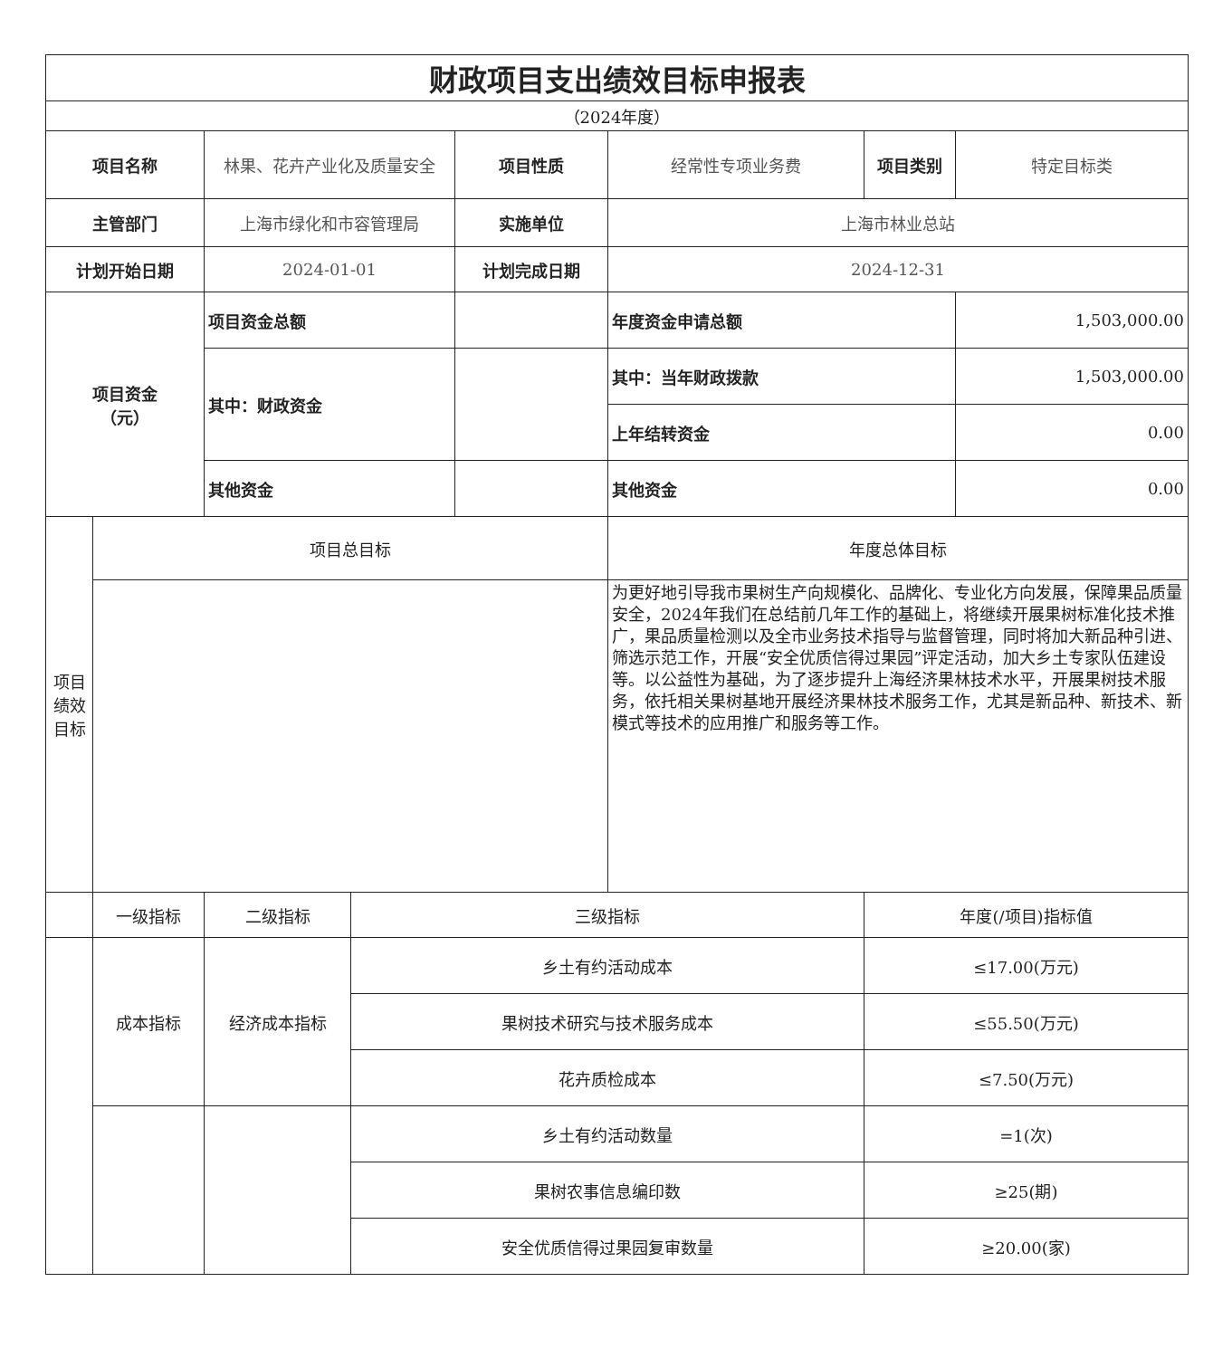| 财政项目支出绩效目标申报表 | | | | | | | |
| （2024年度） | | | | | | | |
| 项目名称 | | 林果、花卉产业化及质量安全 | | 项目性质 | 经常性专项业务费 | 项目类别 | 特定目标类 |
| 主管部门 | | 上海市绿化和市容管理局 | | 实施单位 | 上海市林业总站 | | |
| 计划开始日期 | | 2024-01-01 | | 计划完成日期 | 2024-12-31 | | |
| 项目资金 （元） | | 项目资金总额 | | | 年度资金申请总额 | | 1,503,000.00 |
| | | 其中：财政资金 | | | 其中：当年财政拨款 | | 1,503,000.00 |
| | | | | | 上年结转资金 | | 0.00 |
| | | 其他资金 | | | 其他资金 | | 0.00 |
| 项目 绩效 目标 | 项目总目标 | | | | 年度总体目标 | | |
| | | | | | 为更好地引导我市果树生产向规模化、品牌化、专业化方向发展，保障果品质量安全，2024年我们在总结前几年工作的基础上，将继续开展果树标准化技术推广，果品质量检测以及全市业务技术指导与监督管理，同时将加大新品种引进、筛选示范工作，开展“安全优质信得过果园”评定活动，加大乡土专家队伍建设等。以公益性为基础，为了逐步提升上海经济果林技术水平，开展果树技术服务，依托相关果树基地开展经济果林技术服务工作，尤其是新品种、新技术、新模式等技术的应用推广和服务等工作。 | | |
| | 一级指标 | 二级指标 | 三级指标 | | | 年度(/项目)指标值 | |
| | 成本指标 | 经济成本指标 | 乡土有约活动成本 | | | ≤17.00(万元) | |
| | | | 果树技术研究与技术服务成本 | | | ≤55.50(万元) | |
| | | | 花卉质检成本 | | | ≤7.50(万元) | |
| | | | 乡土有约活动数量 | | | =1(次) | |
| | | | 果树农事信息编印数 | | | ≥25(期) | |
| | | | 安全优质信得过果园复审数量 | | | ≥20.00(家) | |